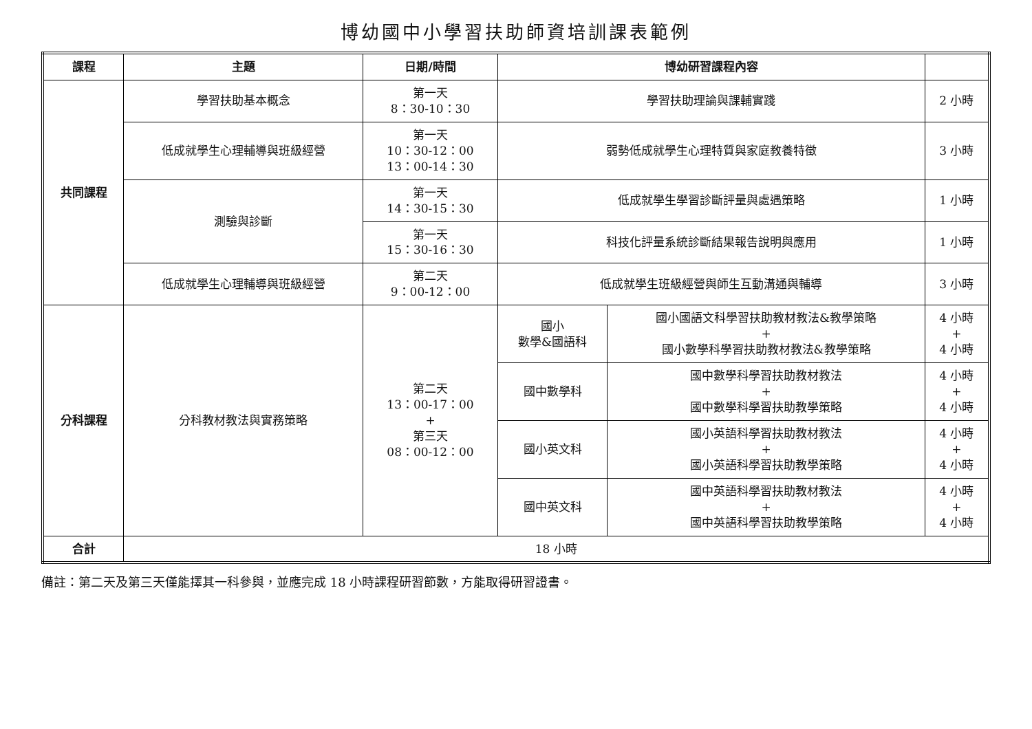博幼國中小學習扶助師資培訓課表範例
| 課程 | 主題 | 日期/時間 | 博幼研習課程內容 | | |
| --- | --- | --- | --- | --- | --- |
| 共同課程 | 學習扶助基本概念 | 第一天 8：30-10：30 | 學習扶助理論與課輔實踐 | | 2 小時 |
| | 低成就學生心理輔導與班級經營 | 第一天 10：30-12：00 13：00-14：30 | 弱勢低成就學生心理特質與家庭教養特徵 | | 3 小時 |
| | 測驗與診斷 | 第一天 14：30-15：30 | 低成就學生學習診斷評量與處遇策略 | | 1 小時 |
| | | 第一天 15：30-16：30 | 科技化評量系統診斷結果報告說明與應用 | | 1 小時 |
| | 低成就學生心理輔導與班級經營 | 第二天 9：00-12：00 | 低成就學生班級經營與師生互動溝通與輔導 | | 3 小時 |
| 分科課程 | 分科教材教法與實務策略 | 第二天 13：00-17：00 + 第三天 08：00-12：00 | 國小 數學&國語科 | 國小國語文科學習扶助教材教法&教學策略 + 國小數學科學習扶助教材教法&教學策略 | 4 小時 + 4 小時 |
| | | | 國中數學科 | 國中數學科學習扶助教材教法 + 國中數學科學習扶助教學策略 | 4 小時 + 4 小時 |
| | | | 國小英文科 | 國小英語科學習扶助教材教法 + 國小英語科學習扶助教學策略 | 4 小時 + 4 小時 |
| | | | 國中英文科 | 國中英語科學習扶助教材教法 + 國中英語科學習扶助教學策略 | 4 小時 + 4 小時 |
| 合計 | 18 小時 | | | | |
備註：第二天及第三天僅能擇其一科參與，並應完成 18 小時課程研習節數，方能取得研習證書。